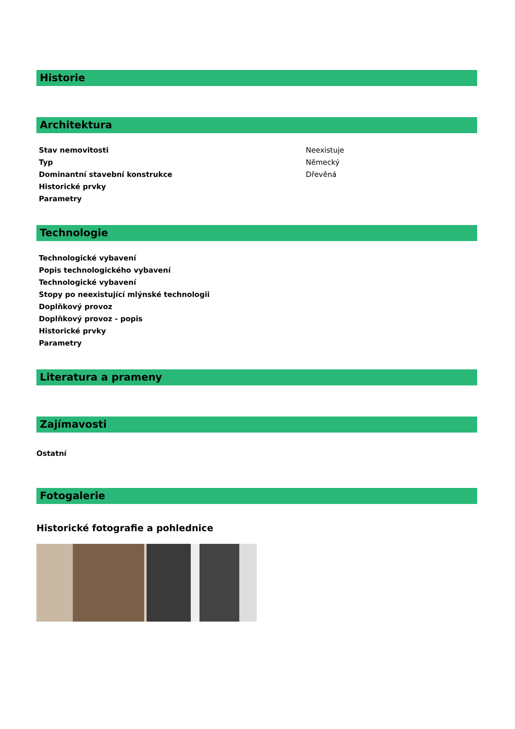Historie
Architektura
| Stav nemovitosti | Neexistuje |
| Typ | Německý |
| Dominantní stavební konstrukce | Dřevěná |
| Historické prvky | |
| Parametry | |
Technologie
| Technologické vybavení | |
| Popis technologického vybavení | |
| Technologické vybavení | |
| Stopy po neexistující mlýnské technologii | |
| Doplňkový provoz | |
| Doplňkový provoz - popis | |
| Historické prvky | |
| Parametry | |
Literatura a prameny
Zajímavosti
Ostatní
Fotogalerie
Historické fotografie a pohlednice